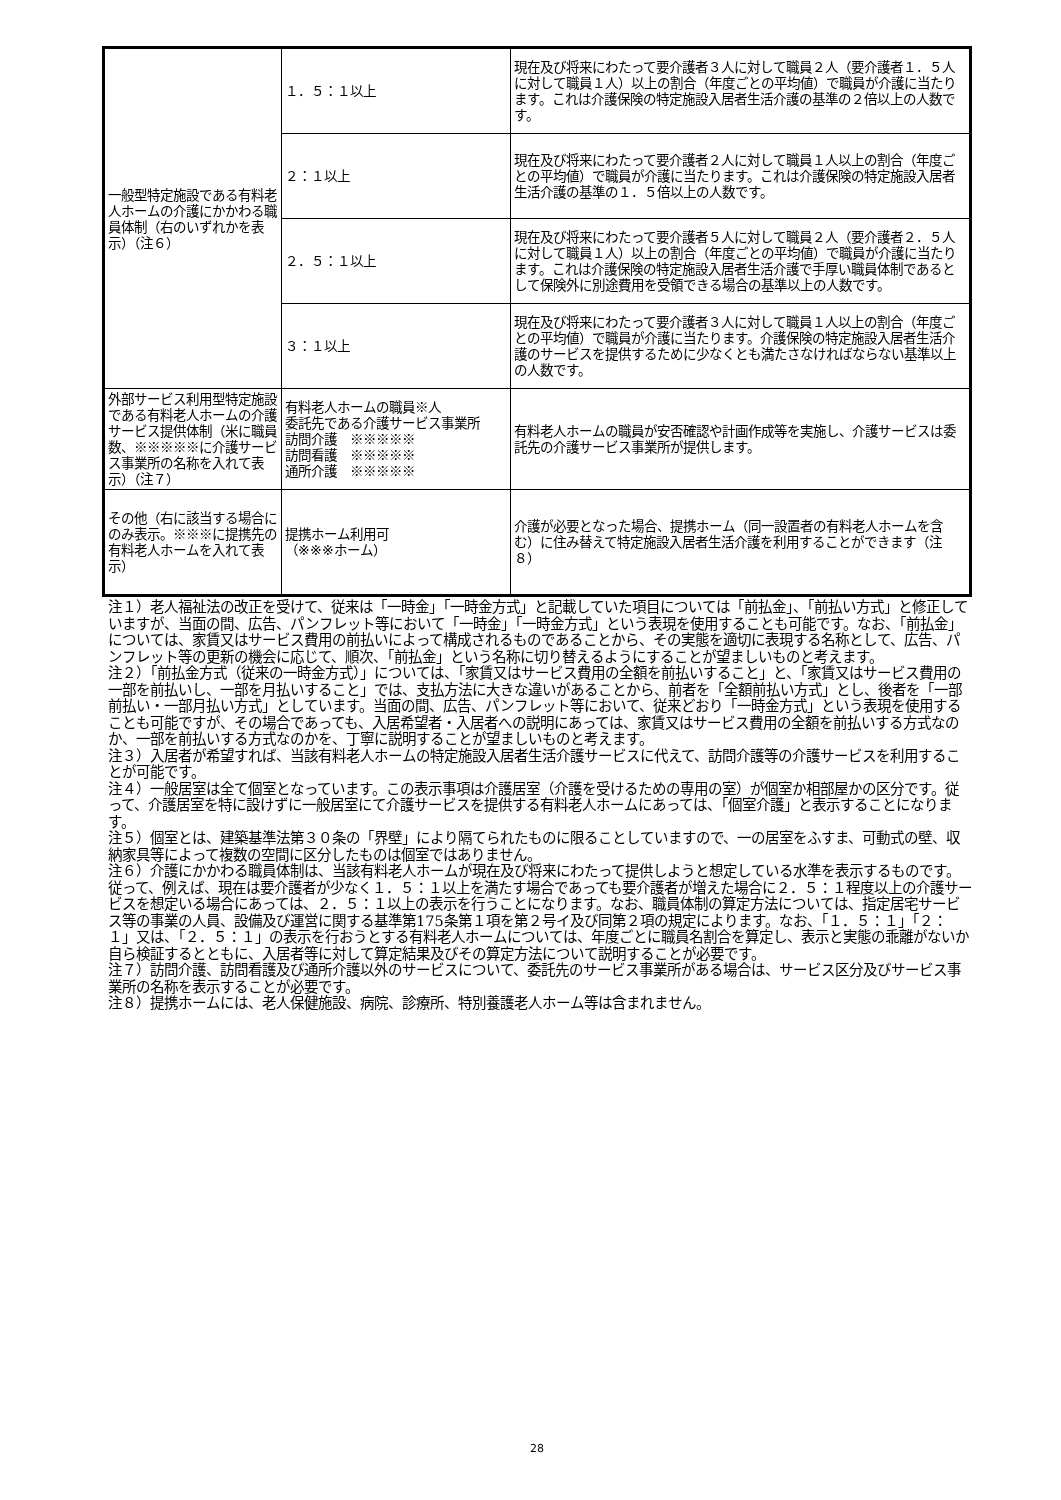| 一般型特定施設である有料老人ホームの介護にかかわる職員体制（右のいずれかを表示）（注６） | １．５：１以上 | 現在及び将来にわたって要介護者３人に対して職員２人（要介護者１．５人に対して職員１人）以上の割合（年度ごとの平均値）で職員が介護に当たります。これは介護保険の特定施設入居者生活介護の基準の２倍以上の人数です。 |
| | ２：１以上 | 現在及び将来にわたって要介護者２人に対して職員１人以上の割合（年度ごとの平均値）で職員が介護に当たります。これは介護保険の特定施設入居者生活介護の基準の１．５倍以上の人数です。 |
| | ２．５：１以上 | 現在及び将来にわたって要介護者５人に対して職員２人（要介護者２．５人に対して職員１人）以上の割合（年度ごとの平均値）で職員が介護に当たります。これは介護保険の特定施設入居者生活介護で手厚い職員体制であるとして保険外に別途費用を受領できる場合の基準以上の人数です。 |
| | ３：１以上 | 現在及び将来にわたって要介護者３人に対して職員１人以上の割合（年度ごとの平均値）で職員が介護に当たります。介護保険の特定施設入居者生活介護のサービスを提供するために少なくとも満たさなければならない基準以上の人数です。 |
| 外部サービス利用型特定施設である有料老人ホームの介護サービス提供体制（米に職員数、※※※※※に介護サービス事業所の名称を入れて表示）（注７） | 有料老人ホームの職員※人 委託先である介護サービス事業所 訪問介護 ※※※※※ 訪問看護 ※※※※※ 通所介護 ※※※※※ | 有料老人ホームの職員が安否確認や計画作成等を実施し、介護サービスは委託先の介護サービス事業所が提供します。 |
| その他（右に該当する場合にのみ表示。※※※に提携先の有料老人ホームを入れて表示） | 提携ホーム利用可 （※※※ホーム） | 介護が必要となった場合、提携ホーム（同一設置者の有料老人ホームを含む）に住み替えて特定施設入居者生活介護を利用することができます（注８） |
注１）老人福祉法の改正を受けて、従来は「一時金」「一時金方式」と記載していた項目については「前払金」、「前払い方式」と修正していますが、当面の間、広告、パンフレット等において「一時金」「一時金方式」という表現を使用することも可能です。なお、「前払金」については、家賃又はサービス費用の前払いによって構成されるものであることから、その実態を適切に表現する名称として、広告、パンフレット等の更新の機会に応じて、順次、「前払金」という名称に切り替えるようにすることが望ましいものと考えます。
注２）「前払金方式（従来の一時金方式）」については、「家賃又はサービス費用の全額を前払いすること」と、「家賃又はサービス費用の一部を前払いし、一部を月払いすること」では、支払方法に大きな違いがあることから、前者を「全額前払い方式」とし、後者を「一部前払い・一部月払い方式」としています。当面の間、広告、パンフレット等において、従来どおり「一時金方式」という表現を使用することも可能ですが、その場合であっても、入居希望者・入居者への説明にあっては、家賃又はサービス費用の全額を前払いする方式なのか、一部を前払いする方式なのかを、丁寧に説明することが望ましいものと考えます。
注３）入居者が希望すれば、当該有料老人ホームの特定施設入居者生活介護サービスに代えて、訪問介護等の介護サービスを利用することが可能です。
注４）一般居室は全て個室となっています。この表示事項は介護居室（介護を受けるための専用の室）が個室か相部屋かの区分です。従って、介護居室を特に設けずに一般居室にて介護サービスを提供する有料老人ホームにあっては、「個室介護」と表示することになります。
注５）個室とは、建築基準法第３０条の「界壁」により隔てられたものに限ることしていますので、一の居室をふすま、可動式の壁、収納家具等によって複数の空間に区分したものは個室ではありません。
注６）介護にかかわる職員体制は、当該有料老人ホームが現在及び将来にわたって提供しようと想定している水準を表示するものです。従って、例えば、現在は要介護者が少なく１．５：１以上を満たす場合であっても要介護者が増えた場合に２．５：１程度以上の介護サービスを想定いる場合にあっては、２．５：１以上の表示を行うことになります。なお、職員体制の算定方法については、指定居宅サービス等の事業の人員、設備及び運営に関する基準第175条第１項を第２号イ及び同第２項の規定によります。なお、「１．５：１」「２：１」又は、「２．５：１」の表示を行おうとする有料老人ホームについては、年度ごとに職員名割合を算定し、表示と実態の乖離がないか自ら検証するとともに、入居者等に対して算定結果及びその算定方法について説明することが必要です。
注７）訪問介護、訪問看護及び通所介護以外のサービスについて、委託先のサービス事業所がある場合は、サービス区分及びサービス事業所の名称を表示することが必要です。
注８）提携ホームには、老人保健施設、病院、診療所、特別養護老人ホーム等は含まれません。
28